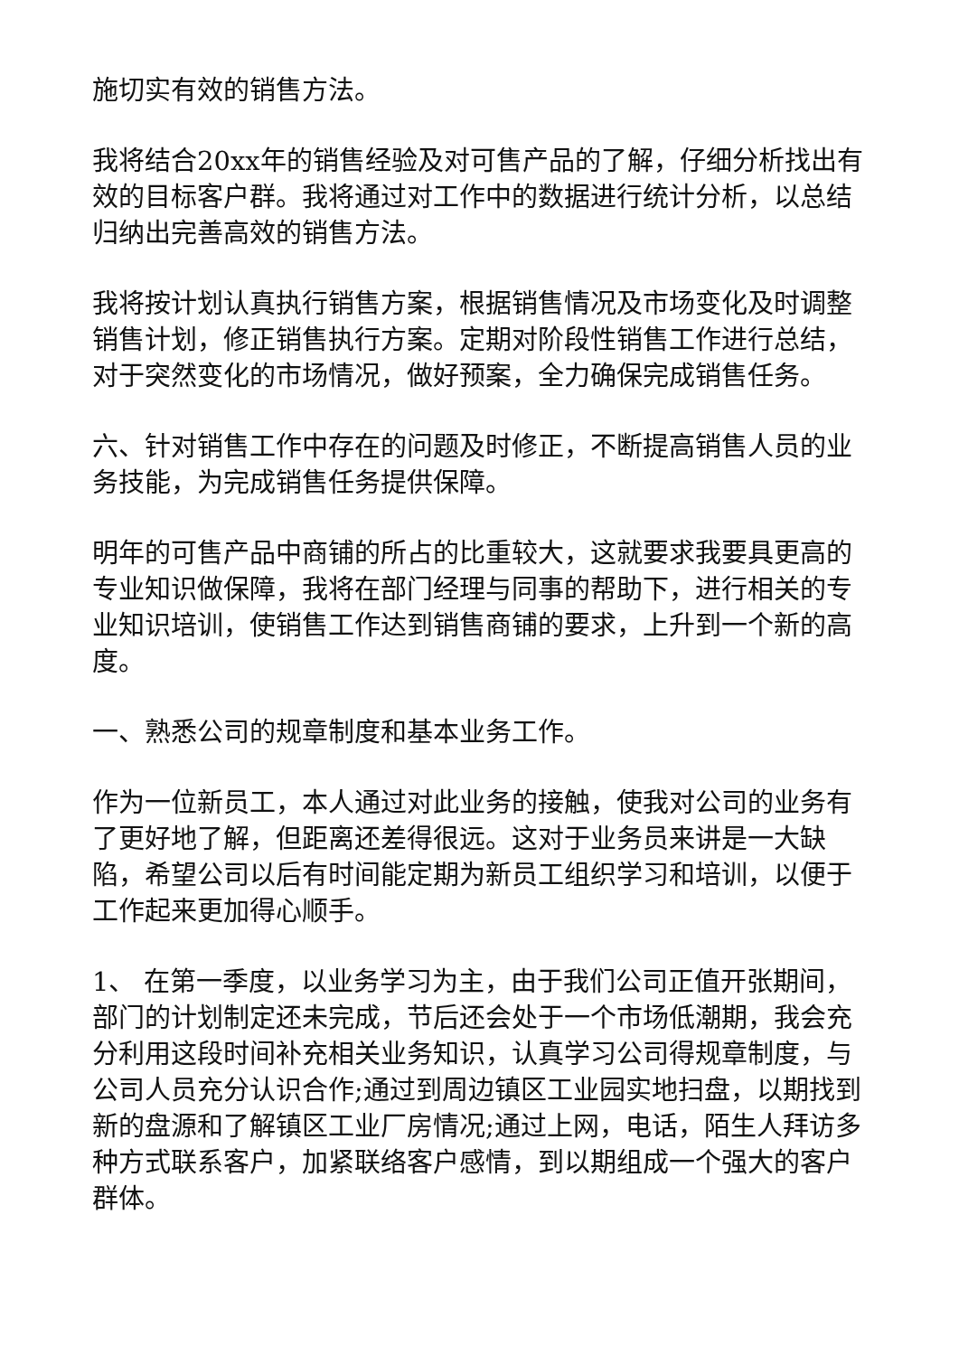施切实有效的销售方法。
我将结合20xx年的销售经验及对可售产品的了解，仔细分析找出有效的目标客户群。我将通过对工作中的数据进行统计分析，以总结归纳出完善高效的销售方法。
我将按计划认真执行销售方案，根据销售情况及市场变化及时调整销售计划，修正销售执行方案。定期对阶段性销售工作进行总结，对于突然变化的市场情况，做好预案，全力确保完成销售任务。
六、针对销售工作中存在的问题及时修正，不断提高销售人员的业务技能，为完成销售任务提供保障。
明年的可售产品中商铺的所占的比重较大，这就要求我要具更高的专业知识做保障，我将在部门经理与同事的帮助下，进行相关的专业知识培训，使销售工作达到销售商铺的要求，上升到一个新的高度。
一、熟悉公司的规章制度和基本业务工作。
作为一位新员工，本人通过对此业务的接触，使我对公司的业务有了更好地了解，但距离还差得很远。这对于业务员来讲是一大缺陷，希望公司以后有时间能定期为新员工组织学习和培训，以便于工作起来更加得心顺手。
1、 在第一季度，以业务学习为主，由于我们公司正值开张期间，部门的计划制定还未完成，节后还会处于一个市场低潮期，我会充分利用这段时间补充相关业务知识，认真学习公司得规章制度，与公司人员充分认识合作;通过到周边镇区工业园实地扫盘，以期找到新的盘源和了解镇区工业厂房情况;通过上网，电话，陌生人拜访多种方式联系客户，加紧联络客户感情，到以期组成一个强大的客户群体。